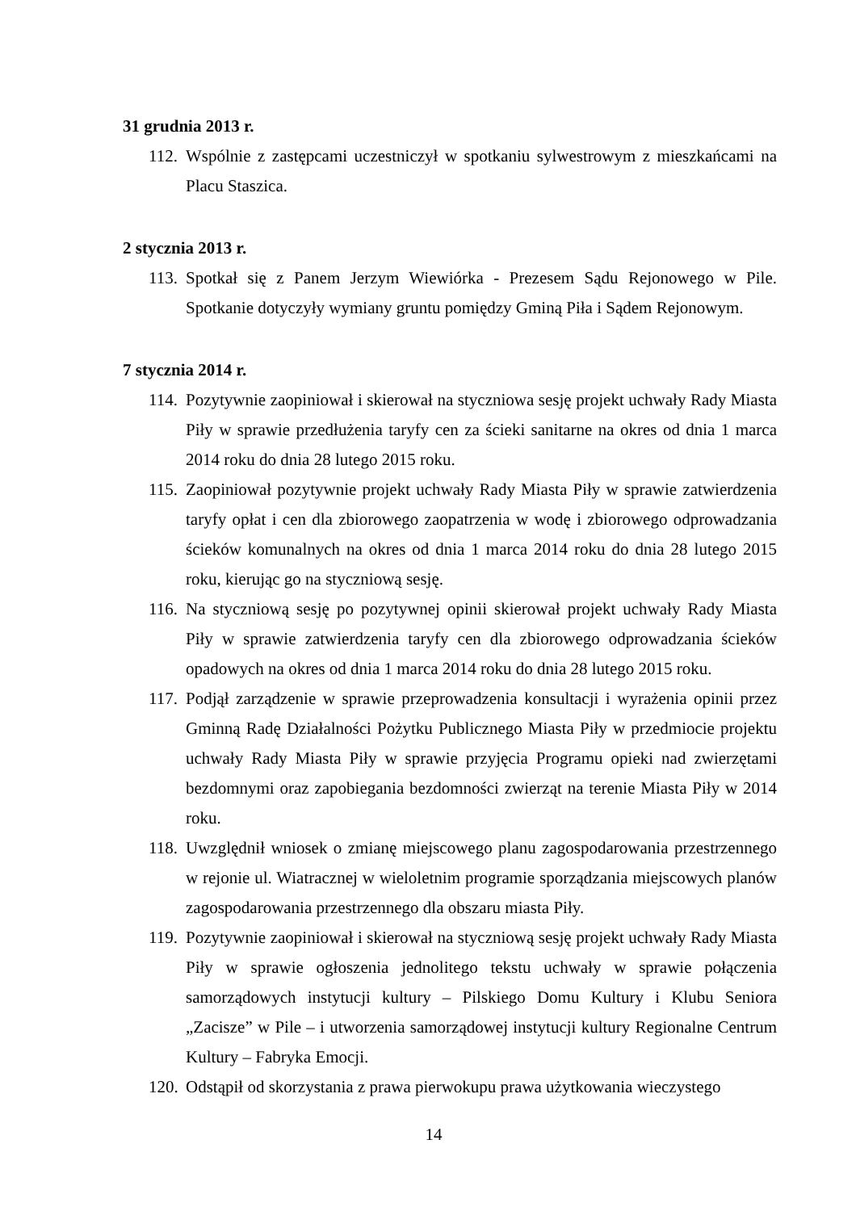31 grudnia 2013 r.
112.
Wspólnie z zastępcami uczestniczył w spotkaniu sylwestrowym z mieszkańcami na Placu Staszica.
2 stycznia 2013 r.
113.
Spotkał się z Panem Jerzym Wiewiórka - Prezesem Sądu Rejonowego w Pile. Spotkanie dotyczyły wymiany gruntu pomiędzy Gminą Piła i Sądem Rejonowym.
7 stycznia 2014 r.
114.
Pozytywnie zaopiniował i skierował na styczniowa sesję projekt uchwały Rady Miasta Piły w sprawie przedłużenia taryfy cen za ścieki sanitarne na okres od dnia 1 marca 2014 roku do dnia 28 lutego 2015 roku.
115.
Zaopiniował pozytywnie projekt uchwały Rady Miasta Piły w sprawie zatwierdzenia taryfy opłat i cen dla zbiorowego zaopatrzenia w wodę i zbiorowego odprowadzania ścieków komunalnych na okres od dnia 1 marca 2014 roku do dnia 28 lutego 2015 roku, kierując go na styczniową sesję.
116.
Na styczniową sesję po pozytywnej opinii skierował projekt uchwały Rady Miasta Piły w sprawie zatwierdzenia taryfy cen dla zbiorowego odprowadzania ścieków opadowych na okres od dnia 1 marca 2014 roku do dnia 28 lutego 2015 roku.
117.
Podjął zarządzenie w sprawie przeprowadzenia konsultacji i wyrażenia opinii przez Gminną Radę Działalności Pożytku Publicznego Miasta Piły w przedmiocie projektu uchwały Rady Miasta Piły w sprawie przyjęcia Programu opieki nad zwierzętami bezdomnymi oraz zapobiegania bezdomności zwierząt na terenie Miasta Piły w 2014 roku.
118.
Uwzględnił wniosek o zmianę miejscowego planu zagospodarowania przestrzennego w rejonie ul. Wiatracznej w wieloletnim programie sporządzania miejscowych planów zagospodarowania przestrzennego dla obszaru miasta Piły.
119.
Pozytywnie zaopiniował i skierował na styczniową sesję projekt uchwały Rady Miasta Piły w sprawie ogłoszenia jednolitego tekstu uchwały w sprawie połączenia samorządowych instytucji kultury – Pilskiego Domu Kultury i Klubu Seniora „Zacisze” w Pile – i utworzenia samorządowej instytucji kultury Regionalne Centrum Kultury – Fabryka Emocji.
120.
Odstąpił od skorzystania z prawa pierwokupu prawa użytkowania wieczystego
14